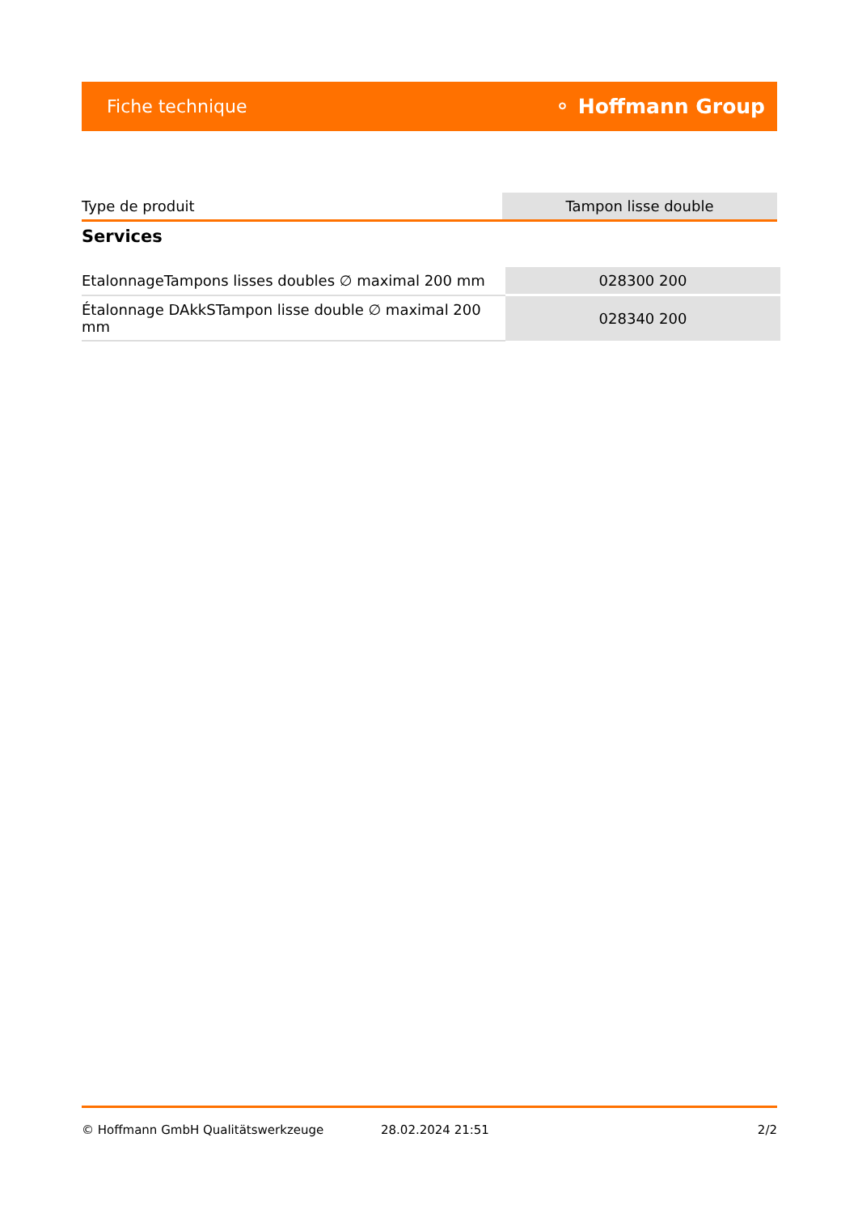Fiche technique ⚬ Hoffmann Group
| Type de produit | Tampon lisse double |
Services
| EtalonnageTampons lisses doubles ∅ maximal 200 mm | 028300 200 |
| Étalonnage DAkkSTampon lisse double ∅ maximal 200 mm | 028340 200 |
© Hoffmann GmbH Qualitätswerkzeuge 28.02.2024 21:51 2/2